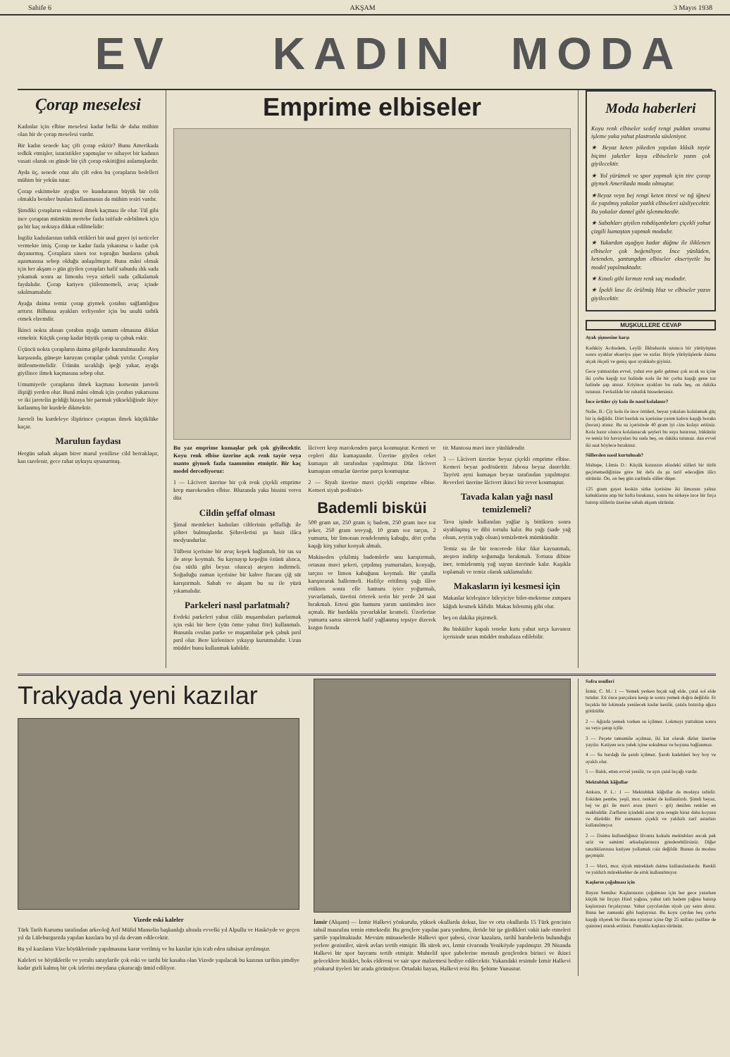Sahife 6 AKŞAM 3 Mayıs 1938
EV KADIN MODA
Çorap meselesi
Kadınlar için elbise meselesi kadar belki de daha mühim olan bir de çorap meselesi vardır.
Bir kadın senede kaç çift çorap eskitir? Bunu Amerikada tedkik etmişler, istatistikler yapmışlar ve nihayet bir kadının vasati olarak on günde bir çift çorap eskittiğini anlamışlardır.
Ayda üç, senede otuz altı çift eden bu çorapların bedelleri mühim bir yekûn tutar.
Çorap eskitmekte ayağın ve kunduranın büyük bir rolü olmakla beraber bunları kullanmanın da mühim tesiri vardır.
Şimdiki çorapların eskimesi ilmek kaçması ile olur. Tül gibi ince çoraptan mümkün mertebe fazla istifade edebilmek için şu bir kaç noktaya dikkat edilmelidir:
İngiliz kadınlarının tatbik ettikleri bir usul gayet iyi neticeler vermekte imiş. Çorap ne kadar fazla yıkanırsa o kadar çok dayanırmış. Çoraplara sinen toz toprağın bunların çabuk aşınmasına sebep olduğu anlaşılmıştır. Buna mâni olmak için her akşam o gün giyilen çorapları hafif sabunlu ılık suda yıkamak sonra az limonlu veya sirkeli suda çalkalamak faydalıdır. Çorap katiyen çitilenmemeli, avuç içinde sıkılmamalıdır.
Ayağa daima temiz çorap giymek çorabın sağlamlığını arttırır. Bilhassa ayakları terliyenler için bu usulü tatbik etmek elzemdir.
İkinci nokta alınan çorabın ayağa tamam olmasına dikkat etmektir. Küçük çorap kadar büyük çorap ta çabuk eskir.
Üçüncü nokta çorapların daima gölgede kurutulmasıdır. Ateş karşısında, güneşte kuruyan çoraplar çabuk yırtılır. Çoraplar ütülenmemelidir. Ütünün sıcaklığı ipeği yakar, ayağa giyilince ilmek kaçmasına sebep olur.
Umumiyetle çorapların ilmek kaçması korsenin jareteli iliştiği yerden olur. Bunâ mâni olmak için çorabın yukarısına ve iki jaretelin geldiği hizaya bir parmak yüksekliğinde ikiye katlanmış bir kurdele dikmektir.
Jareteli bu kurdeleye iliştirince çoraptan ilmek küçüklüke kaçar.
Marulun faydası
Hergün sabah akşam birer marul yenilirse cild berraklaşır, kan tazelenir, gece rahat uykuyu uyunurmuş.
Emprime elbiseler
Bu yaz emprime kumaşlar pek çok giyilecektir. Koyu renk elbise üzerine açık renk tayör veya manto giymek fazla taammüm etmiştir. Bir kaç model dercediyoruz:
1 — Lâcivert üzerine bir çok renk çiçekli emprime krep marokenden elbise. Bluzunda yaka hissini veren düz
Cildin şeffaf olması
Şimal memleket kadınları ciltlerinin şeffaflığı ile şöhret bulmuşlardır. Şöhretlerini şu basit ilâca medyundurlar.
Tülbent içerisine bir avuç kepek bağlamalı, bir tas su ile ateşe koymalı. Su kaynayıp kepeğin özünü alınca, (su sütlü gibi beyaz olunca) ateşten indirmeli. Soğuduğu zaman içerisine bir kahve fincanı çiğ süt karıştırmalı. Sabah ve akşam bu su ile yüzü yıkamalıdır.
Parkeleri nasıl parlatmalı?
Evdeki parkeleri yahut cilâlı muşambaları parlatmak için eski bir bere (yün örme yahut fötr) kullanmalı. Bununla ovulan parke ve muşambalar pek çabuk pırıl pırıl olur. Bere kirlenince yıkayıp kurutmalıdır. Uzun müddet bunu kullanmak kabildir.
lâcivert krep marokenden parça konmuştur. Kemeri ve cepleri düz kumaştandır. Üzerine giyilen ceket kumaşın alt tarafından yapılmıştır. Düz lâcivert kumaştan omuzlar üzerine parça konmuştur.
2 — Siyah üzerine mavi çiçekli emprime elbise. Kemeri siyah podösüet-
Bademli bisküi
500 gram un, 250 gram iç badem, 250 gram ince toz şeker, 250 gram tereyağ, 10 gram toz tarçın, 2 yumurta, bir limonun rendelenmiş kabuğu, dört çorba kaşığı kirş yahut konyak almalı.
Makineden çekilmiş bademlerle unu karıştırmalı, ortasını mavi şekeri, çırpılmış yumurtaları, konyağı, tarçını ve limon kabuğunu koymalı. Bir çatalla karıştırarak halletmeli. Hafifçe eritilmiş yağı ilâve ettikten sonra elle hamuru iyice yoğurmalı, yuvarlamalı, üzerini örterek serin bir yerde 24 saat bırakmalı. Ertesi gün hamuru yarım santimden ince açmalı. Bir bardakla yuvarlaklar kesmeli. Üzerlerine yumurta sarısı sürerek hafif yağlanmış tepsiye dizerek kızgın fırında
tir. Mantosu mavi ince yünlüdendir.
3 — Lâcivert üzerine beyaz çiçekli emprime elbise. Kemeri beyaz podösüettir. Jabosu beyaz danteldir. Tayörü ayni kumaşın beyaz tarafından yapılmıştır. Reverleri üzerine lâcivert ikinci bir rever konmuştur.
Tavada kalan yağı nasıl temizlemeli?
Tava işinde kullanılan yağlar iş bittikten sonra siyahlaşmış ve dibi tortulu kalır. Bu yağı (sade yağ olsun, zeytin yağı olsun) temizlemek mümkündür.
Temiz su ile bir tencerede fıkır fıkır kaynatmalı, ateşten indirip soğumağa bırakmalı. Tortusu dibine iner, temizlenmiş yağ suyun üzerinde kalır. Kaşıkla toplamalı ve temiz olarak saklamalıdır.
Makasların iyi kesmesi için
Makaslar körleşince bileyiciye bilet-mektense zımpara kâğıdı kesmek kâfidir. Makas bilenmiş gibi olur.
beş on dakika pişirmeli.
Bu bisküiler kapalı teneke kutu yahut sırça kavanoz içerisinde uzun müddet muhafaza edilebilir.
Moda haberleri
Koyu renk elbiseler sedef rengi puldan sıvama işleme yaka yahut plastronla süsleniyor.
★ Beyaz keten pikeden yapılan klâsik tayör biçimi jaketler koyu elbiselerle yazın çok giyilecektir.
★ Yol yürümek ve spor yapmak için tire çorap giymek Amerikada moda olmuştur.
★Beyaz veya bej rengi keten tiresi ve tığ iğnesi ile yapılmış yakalar yazlık elbiseleri süsliyecektir. Bu yakalar dantel gibi işlenmektedir.
★ Sabahları giyilen robdöşanbrları çiçekli yahut çizgili kumaştan yapmak modadır.
★ Yukardan aşağıya kadar düğme ile iliklenen elbiseler çok beğeniliyor. İnce yünlüden, ketenden, şantungdan elbiseler ekseriyetle bu model yapılmaktadır.
★ Kınalı gibi kırmızı renk saç modadır.
★ İpekli lase ile örülmüş bluz ve elbiseler yazın giyilecektir.
MUŞKULLERE CEVAP
Ayak şişmesine karşı
Kadıköy Acıbadem, Leylâ: İlkbaharda uzunca bir yürüyüşten sonra ayaklar ekseriya şişer ve sızlar. Böyle yürüyüşlerde daima alçak ökçeli ve geniş spor ayakkabı giyiniz.
Gece yatmazdan evvel, yahut eve gelir gelmez çok sıcak su içine iki çorba kaşığı toz halinde soda ile bir çorba kaşığı gene toz halinde şap atınız. Eriyince ayakları bu suda beş, on dakika tutunuz. Fevkalâde bir rahatlık hissedersiniz.
İnce örtüler çiy kola ile nasıl kolalanır?
Naile, B.: Çiy kola ile ince örtüleri, beyaz yakaları kolalamak güç bir iş değildir. Dört bardak su içerisine yarım kahve kaşığı boraks (borax) atınız. Bu su içerisinde 40 gram iyi cins kolayı eritiniz. Kola hazır olunca kolalanacak şeyleri bu suya batırınız, bükünüz ve temiz bir havayaları bu suda beş, on dakika tutunuz. dan evvel iki saat böylece bırakınız.
Siillerden nasıl kurtulmalı?
Maltepe, Lâmia D.: Küçük kızınızın elindeki siilleri bir türlü geçirtemediğinize göre bir defa da şu tarif edeceğim ilâcı sürünüz. On, on beş gün zarfında siiller düşer.
125 gram gayet keskin sirke içerisine iki limonun yalnız kabuklarını atıp bir hafta bırakınız, sonra bu sirkeye ince bir fırça batırıp siillerin üzerine sabah akşam sürünüz.
Trakyada yeni kazılar
Vizede eski kaleler
Türk Tarih Kurumu tarafından arkeoloğ Arif Müfid Manselin başkanlığı altında evvelki yıl Alpullu ve Hasköyde ve geçen yıl da Lüleburgarzda yapılan kazılara bu yıl da devam edilecektir.
Bu yıl kazıların Vize höyüklerinde yapılmasına karar verilmiş ve bu kazılar için icab eden tahsisat ayrılmıştır.
Kaleleri ve höyüklerile ve yeraltı saraylarile çok eski ve tarihi bir kasaba olan Vizede yapılacak bu kazının tarihin şimdiye kadar gizli kalmış bir çok izlerini meydana çıkaracağı ümid ediliyor.
İzmir (Akşam) — İzmir Halkevi yönkurulu, yüksek okullarda dokuz, lise ve orta okullarda 15 Türk gencinin tahsil masrafını temin etmektedir. Bu gençlere yapılan para yardımı, ileride bir işe girdikleri vakit iade etmeleri şartile yapılmaktadır. Mevsim münasebetile Halkevi spor şubesi, civar kazalara, tarihî harabelerin bulunduğu yerlere gezintiler, sürek avları tertib etmiştir. İlk sürek avı, İzmir civarında Yeniköyde yapılmıştır. 29 Nisanda Halkevi bir spor bayramı tertib etmiştir. Muhtelif spor şubelerine mensub gençlerden birinci ve ikinci geleceklere bisiklet, boks eldiveni ve sair spor malzemesi hediye edilecektir. Yukarıdaki resimde İzmir Halkevi yönkurul üyeleri bir arada görünüyor. Ortadaki bayan, Halkevi reisi Bn. Şehime Yunustur.
Sofra usulleri
İzmir, C. M.: 1 — Yemek yerken bıçak sağ elde, çatal sol elde tutulur. Eti önce parçalara kesip te sonra yemek doğru değildir. Et bıçakla bir lokmada yenilecek kadar kesilir, çatala batırılıp ağıza götürülür.
2 — Ağızda yemek varken su içilmez. Lokmayı yuttuktan sonra su veya şarap içilir.
3 — Peçete tamamile açılmaz, iki kat olarak dizler üzerine yayılır. Katiyen ucu yelek içine sokulmaz ve boyuna bağlanmaz.
4 — Su bardağı ile şarab içilmez. Şarab kadehleri boy boy ve ayaklı olur.
5 — Balık, etten evvel yenilir, ve ayrı çatal bıçağı vardır.
Mektubluk kâğıdlar
Ankara, P. L.: 1 — Mektubluk kâğıdlar da modaya tabidir. Eskiden pembe, yeşil, mor, renkler de kullanılırdı. Şimdi beyaz, bej ve gri ile mavi arası (mavi - gri) denilen renkler en makbuldür. Zarfların içindeki astar aynı rengin biraz daha koyusu ve düzüdür. Bir zamanın çiçekli ve yaldızlı zarf astarları kullanılmıyor.
2 — Daima kullandığınız lâvanta kokulu mektubları ancak pek aziz ve samimi arkadaşlarınıza gönderebilirsiniz. Diğer tanıdıklarınıza katiyen yollamak caiz değildir. Bunun da modası geçmiştir.
3 — Mavi, mor, siyah mürekkeb daima kullanılanlardır. Renkli ve yaldızlı mürekkebler de artık kullanılmıyor.
Kaşların çoğalması için
Bayan Semiha: Kaşlarınızın çoğalması için her gece yatarken küçük bir fırçayı Hind yağına, yahut tatlı badem yağına batırıp kaşlarınızı fırçalayınız. Yahut çaycılardan siyah çay satın alınız. Bunu her zamanki gibi haşlayınız. Bu koyu çaydan beş çorba kaşığı ölçerek bir fincana ayırınız içine Ogr 25 sulfato (sulfate de quinine) atarak eritiniz. Pamukla kaşlara sürünüz.